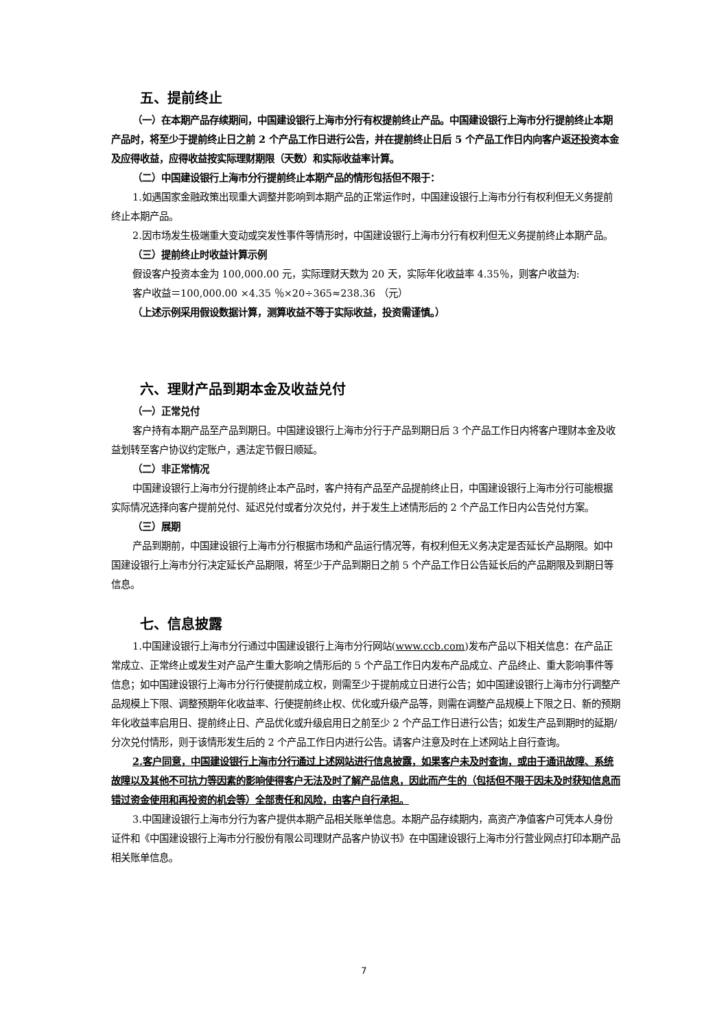五、提前终止
（一）在本期产品存续期间，中国建设银行上海市分行有权提前终止产品。中国建设银行上海市分行提前终止本期产品时，将至少于提前终止日之前 2 个产品工作日进行公告，并在提前终止日后 5 个产品工作日内向客户返还投资本金及应得收益，应得收益按实际理财期限（天数）和实际收益率计算。
（二）中国建设银行上海市分行提前终止本期产品的情形包括但不限于：
1.如遇国家金融政策出现重大调整并影响到本期产品的正常运作时，中国建设银行上海市分行有权利但无义务提前终止本期产品。
2.因市场发生极端重大变动或突发性事件等情形时，中国建设银行上海市分行有权利但无义务提前终止本期产品。
（三）提前终止时收益计算示例
假设客户投资本金为 100,000.00 元，实际理财天数为 20 天，实际年化收益率 4.35％，则客户收益为:
客户收益＝100,000.00 ×4.35 ％×20÷365≈238.36 （元）
（上述示例采用假设数据计算，测算收益不等于实际收益，投资需谨慎。）
六、理财产品到期本金及收益兑付
（一）正常兑付
客户持有本期产品至产品到期日。中国建设银行上海市分行于产品到期日后 3 个产品工作日内将客户理财本金及收益划转至客户协议约定账户，遇法定节假日顺延。
（二）非正常情况
中国建设银行上海市分行提前终止本产品时，客户持有产品至产品提前终止日，中国建设银行上海市分行可能根据实际情况选择向客户提前兑付、延迟兑付或者分次兑付，并于发生上述情形后的 2 个产品工作日内公告兑付方案。
（三）展期
产品到期前，中国建设银行上海市分行根据市场和产品运行情况等，有权利但无义务决定是否延长产品期限。如中国建设银行上海市分行决定延长产品期限，将至少于产品到期日之前 5 个产品工作日公告延长后的产品期限及到期日等信息。
七、信息披露
1.中国建设银行上海市分行通过中国建设银行上海市分行网站(www.ccb.com)发布产品以下相关信息：在产品正常成立、正常终止或发生对产品产生重大影响之情形后的 5 个产品工作日内发布产品成立、产品终止、重大影响事件等信息；如中国建设银行上海市分行行使提前成立权，则需至少于提前成立日进行公告；如中国建设银行上海市分行调整产品规模上下限、调整预期年化收益率、行使提前终止权、优化或升级产品等，则需在调整产品规模上下限之日、新的预期年化收益率启用日、提前终止日、产品优化或升级启用日之前至少 2 个产品工作日进行公告；如发生产品到期时的延期/分次兑付情形，则于该情形发生后的 2 个产品工作日内进行公告。请客户注意及时在上述网站上自行查询。
2.客户同意，中国建设银行上海市分行通过上述网站进行信息披露，如果客户未及时查询，或由于通讯故障、系统故障以及其他不可抗力等因素的影响使得客户无法及时了解产品信息，因此而产生的（包括但不限于因未及时获知信息而错过资金使用和再投资的机会等）全部责任和风险，由客户自行承担。
3.中国建设银行上海市分行为客户提供本期产品相关账单信息。本期产品存续期内，高资产净值客户可凭本人身份证件和《中国建设银行上海市分行股份有限公司理财产品客户协议书》在中国建设银行上海市分行营业网点打印本期产品相关账单信息。
7